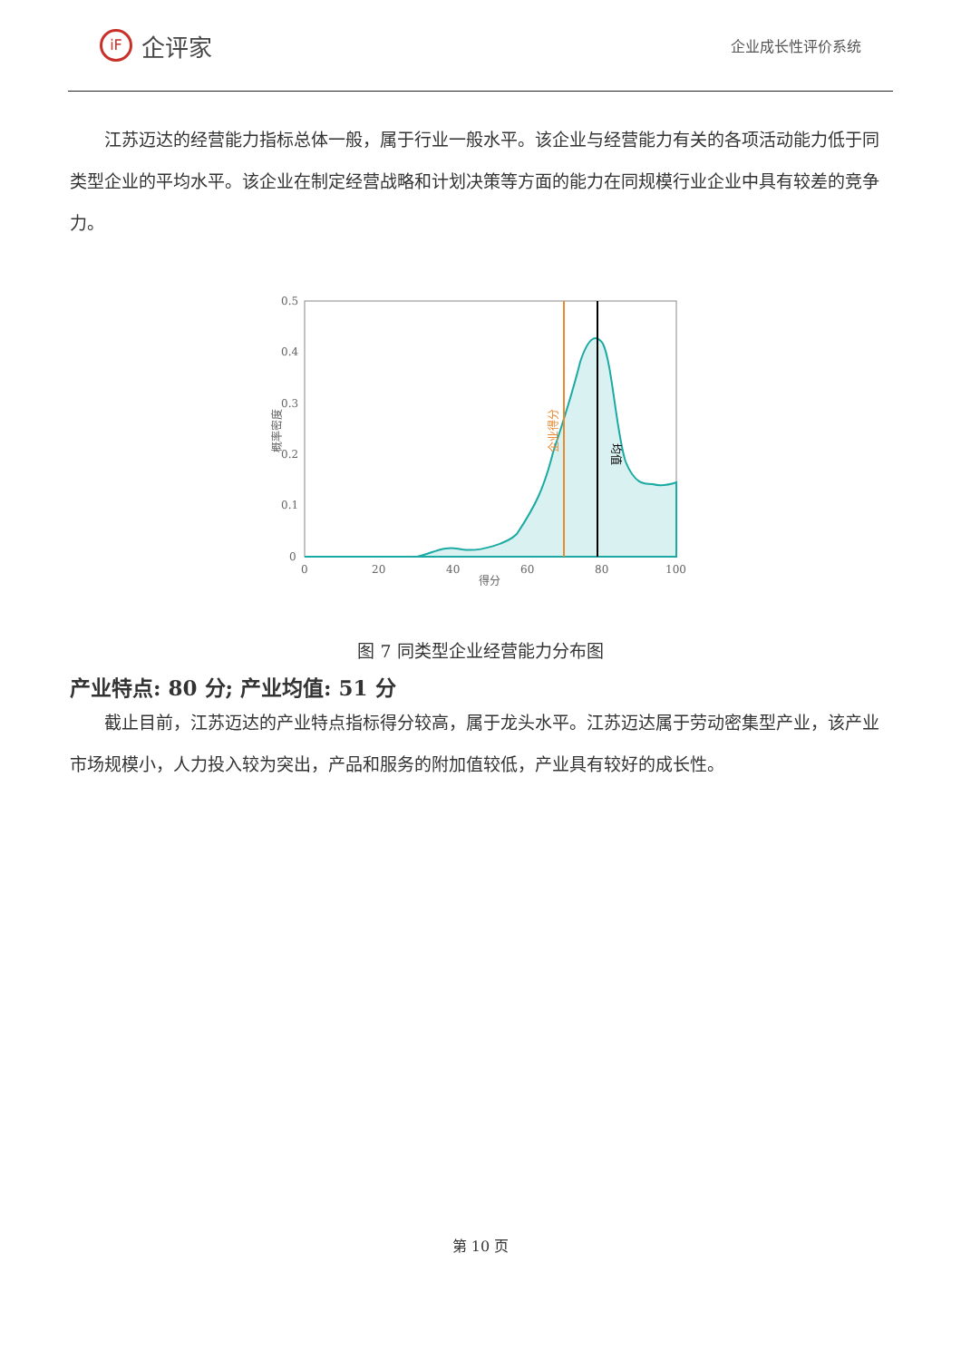iF
企评家
企业成长性评价系统
江苏迈达的经营能力指标总体一般，属于行业一般水平。该企业与经营能力有关的各项活动能力低于同类型企业的平均水平。该企业在制定经营战略和计划决策等方面的能力在同规模行业企业中具有较差的竞争力。
0.5
0.4
0.3
0.2
0.1
0
0
20
40
60
80
100
得分
概率密度
企业得分
均值
图 7 同类型企业经营能力分布图
产业特点: 80 分; 产业均值: 51 分
截止目前，江苏迈达的产业特点指标得分较高，属于龙头水平。江苏迈达属于劳动密集型产业，该产业市场规模小，人力投入较为突出，产品和服务的附加值较低，产业具有较好的成长性。
第 10 页